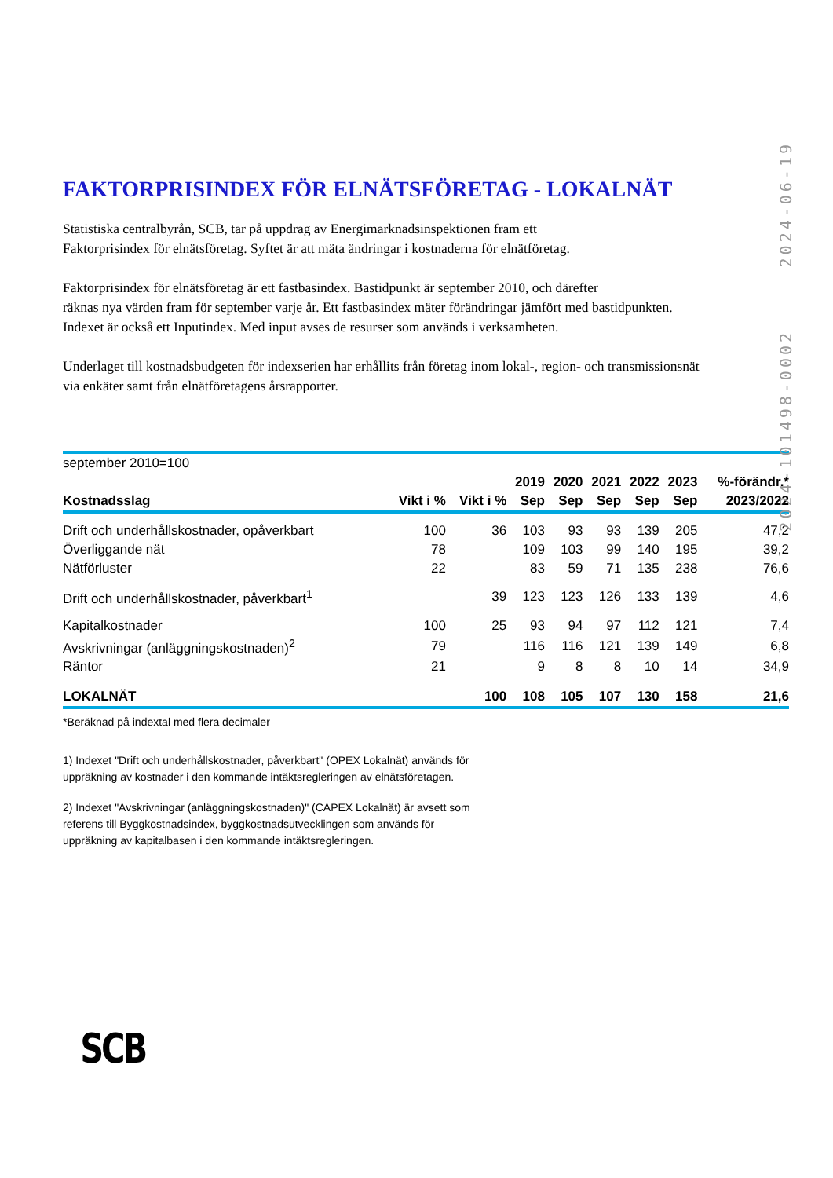2024-06-19
FAKTORPRISINDEX FÖR ELNÄTSFÖRETAG - LOKALNÄT
Statistiska centralbyrån, SCB, tar på uppdrag av Energimarknadsinspektionen fram ett
Faktorprisindex för elnätsföretag. Syftet är att mäta ändringar i kostnaderna för elnätföretag.
Faktorprisindex för elnätsföretag är ett fastbasindex. Bastidpunkt är september 2010, och därefter
räknas nya värden fram för september varje år. Ett fastbasindex mäter förändringar jämfört med bastidpunkten.
Indexet är också ett Inputindex. Med input avses de resurser som används i verksamheten.
Underlaget till kostnadsbudgeten för indexserien har erhållits från företag inom lokal-, region- och transmissionsnät
via enkäter samt från elnätföretagens årsrapporter.
| september 2010=100 | | | | | | | | |
| --- | --- | --- | --- | --- | --- | --- | --- | --- |
| | | | 2019 | 2020 | 2021 | 2022 | 2023 | %-förändr.* |
| Kostnadsslag | Vikt i % | Vikt i % | Sep | Sep | Sep | Sep | Sep | 2023/2022 |
| Drift och underhållskostnader, opåverkbart | 100 | 36 | 103 | 93 | 93 | 139 | 205 | 47,2 |
| Överliggande nät | 78 | | 109 | 103 | 99 | 140 | 195 | 39,2 |
| Nätförluster | 22 | | 83 | 59 | 71 | 135 | 238 | 76,6 |
| Drift och underhållskostnader, påverkbart<sup>1</sup> | | 39 | 123 | 123 | 126 | 133 | 139 | 4,6 |
| Kapitalkostnader | 100 | 25 | 93 | 94 | 97 | 112 | 121 | 7,4 |
| Avskrivningar (anläggningskostnaden)<sup>2</sup> | 79 | | 116 | 116 | 121 | 139 | 149 | 6,8 |
| Räntor | 21 | | 9 | 8 | 8 | 10 | 14 | 34,9 |
| LOKALNÄT | | 100 | 108 | 105 | 107 | 130 | 158 | 21,6 |
*Beräknad på indextal med flera decimaler
1) Indexet "Drift och underhållskostnader, påverkbart" (OPEX Lokalnät) används för
uppräkning av kostnader i den kommande intäktsregleringen av elnätsföretagen.
2) Indexet "Avskrivningar (anläggningskostnaden)" (CAPEX Lokalnät) är avsett som
referens till Byggkostnadsindex, byggkostnadsutvecklingen som används för
uppräkning av kapitalbasen i den kommande intäktsregleringen.
2024-101498-0002
SCB